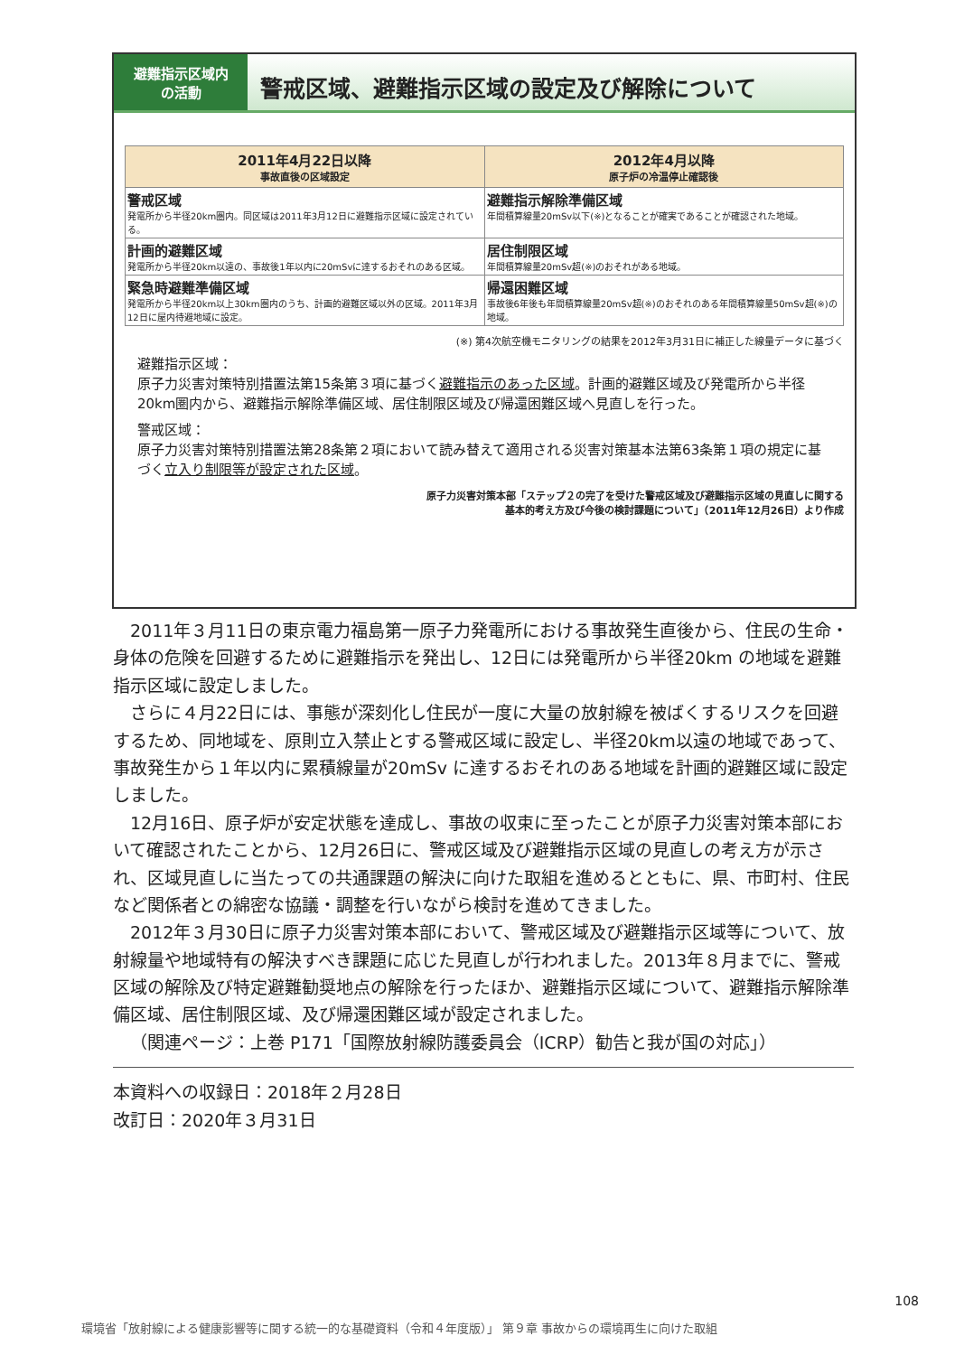避難指示区域内
の活動
警戒区域、避難指示区域の設定及び解除について
| 2011年4月22日以降 事故直後の区域設定 | 2012年4月以降 原子炉の冷温停止確認後 |
| --- | --- |
| 警戒区域 発電所から半径20km圏内。同区域は2011年3月12日に避難指示区域に設定されている。 | 避難指示解除準備区域 年間積算線量20mSv以下(※)となることが確実であることが確認された地域。 |
| 計画的避難区域 発電所から半径20km以遠の、事故後1年以内に20mSvに達するおそれのある区域。 | 居住制限区域 年間積算線量20mSv超(※)のおそれがある地域。 |
| 緊急時避難準備区域 発電所から半径20km以上30km圏内のうち、計画的避難区域以外の区域。2011年3月12日に屋内待避地域に設定。 | 帰還困難区域 事故後6年後も年間積算線量20mSv超(※)のおそれのある年間積算線量50mSv超(※)の地域。 |
(※) 第4次航空機モニタリングの結果を2012年3月31日に補正した線量データに基づく
避難指示区域：
原子力災害対策特別措置法第15条第３項に基づく避難指示のあった区域。計画的避難区域及び発電所から半径20km圏内から、避難指示解除準備区域、居住制限区域及び帰還困難区域へ見直しを行った。
警戒区域：
原子力災害対策特別措置法第28条第２項において読み替えて適用される災害対策基本法第63条第１項の規定に基づく立入り制限等が設定された区域。
原子力災害対策本部「ステップ２の完了を受けた警戒区域及び避難指示区域の見直しに関する
基本的考え方及び今後の検討課題について」（2011年12月26日）より作成
2011年３月11日の東京電力福島第一原子力発電所における事故発生直後から、住民の生命・身体の危険を回避するために避難指示を発出し、12日には発電所から半径20km の地域を避難指示区域に設定しました。
さらに４月22日には、事態が深刻化し住民が一度に大量の放射線を被ばくするリスクを回避するため、同地域を、原則立入禁止とする警戒区域に設定し、半径20km以遠の地域であって、事故発生から１年以内に累積線量が20mSv に達するおそれのある地域を計画的避難区域に設定しました。
12月16日、原子炉が安定状態を達成し、事故の収束に至ったことが原子力災害対策本部において確認されたことから、12月26日に、警戒区域及び避難指示区域の見直しの考え方が示され、区域見直しに当たっての共通課題の解決に向けた取組を進めるとともに、県、市町村、住民など関係者との綿密な協議・調整を行いながら検討を進めてきました。
2012年３月30日に原子力災害対策本部において、警戒区域及び避難指示区域等について、放射線量や地域特有の解決すべき課題に応じた見直しが行われました。2013年８月までに、警戒区域の解除及び特定避難勧奨地点の解除を行ったほか、避難指示区域について、避難指示解除準備区域、居住制限区域、及び帰還困難区域が設定されました。
（関連ページ：上巻 P171「国際放射線防護委員会（ICRP）勧告と我が国の対応」）
本資料への収録日：2018年２月28日
改訂日：2020年３月31日
108
環境省「放射線による健康影響等に関する統一的な基礎資料（令和４年度版）」 第９章 事故からの環境再生に向けた取組